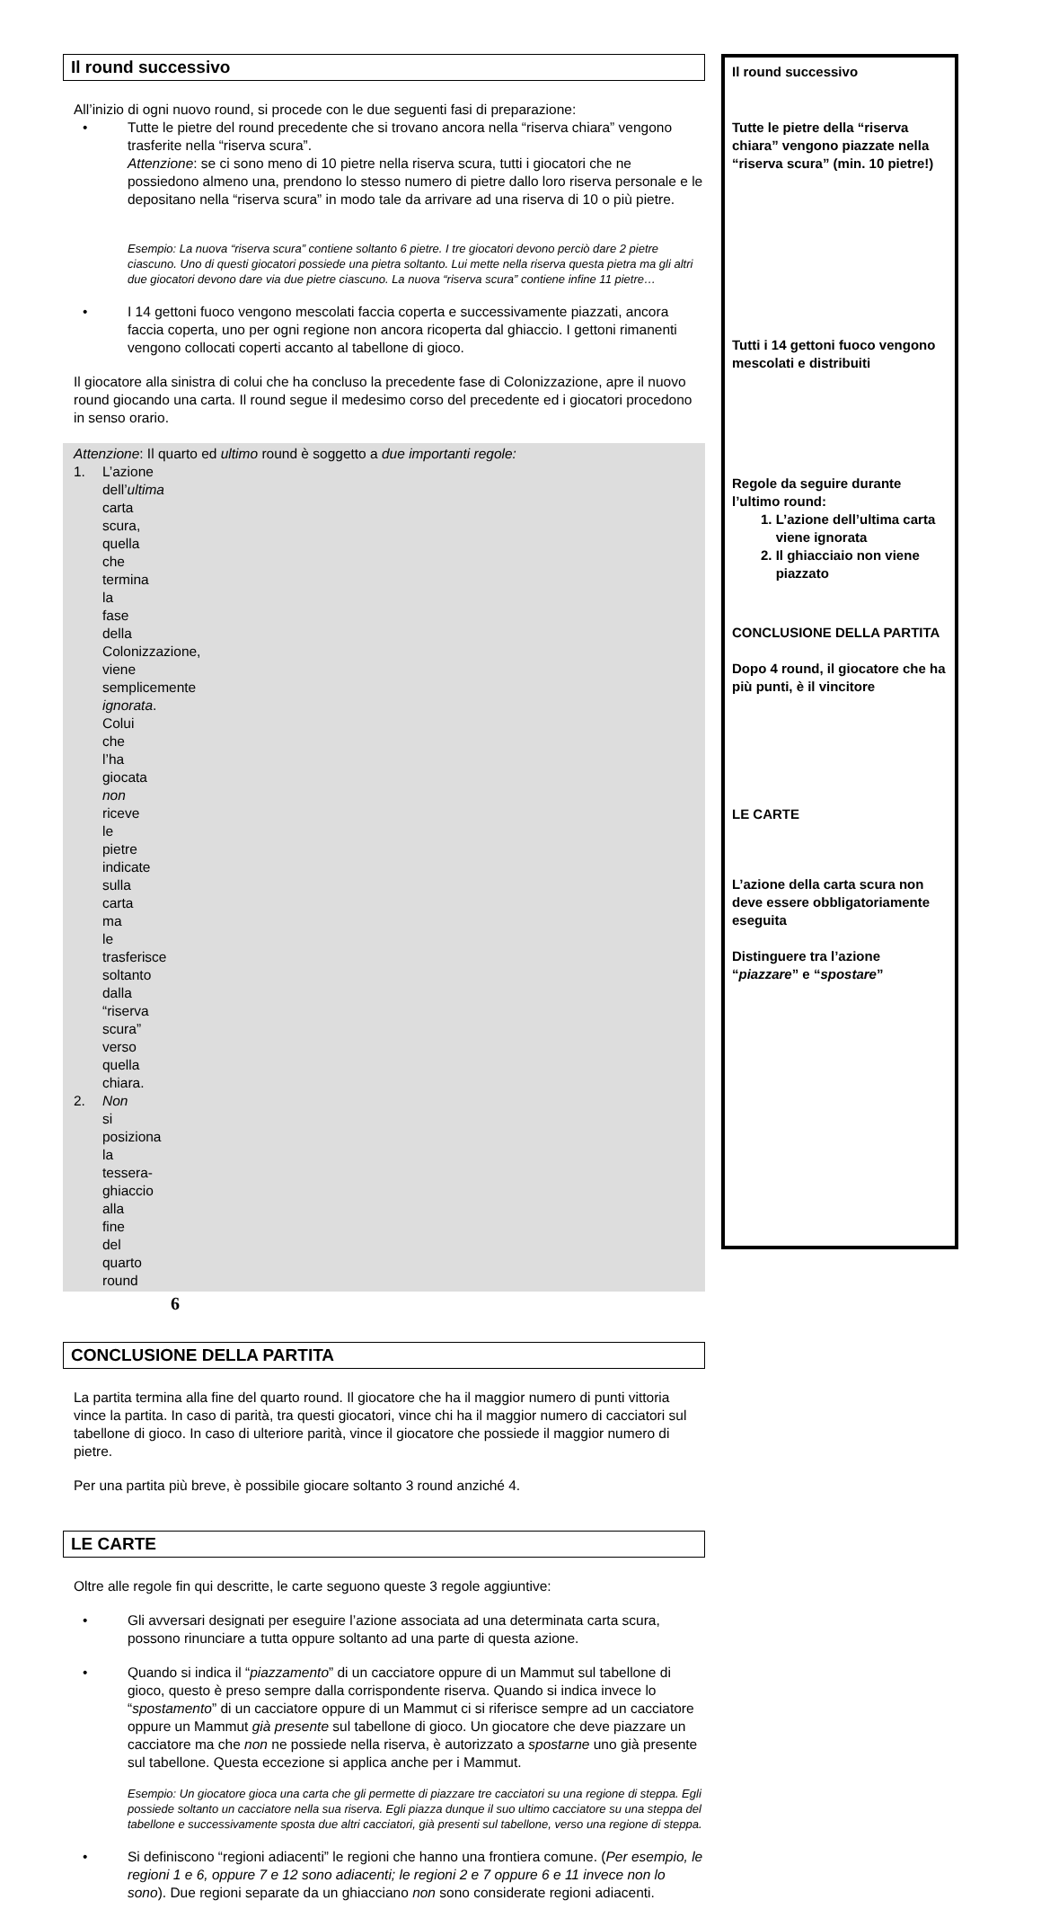Il round successivo
All’inizio di ogni nuovo round, si procede con le due seguenti fasi di preparazione:
• Tutte le pietre del round precedente che si trovano ancora nella “riserva chiara” vengono trasferite nella “riserva scura”.
Attenzione: se ci sono meno di 10 pietre nella riserva scura, tutti i giocatori che ne possiedono almeno una, prendono lo stesso numero di pietre dallo loro riserva personale e le depositano nella “riserva scura” in modo tale da arrivare ad una riserva di 10 o più pietre.
Esempio: La nuova “riserva scura” contiene soltanto 6 pietre. I tre giocatori devono perciò dare 2 pietre ciascuno. Uno di questi giocatori possiede una pietra soltanto. Lui mette nella riserva questa pietra ma gli altri due giocatori devono dare via due pietre ciascuno. La nuova “riserva scura” contiene infine 11 pietre…
• I 14 gettoni fuoco vengono mescolati faccia coperta e successivamente piazzati, ancora faccia coperta, uno per ogni regione non ancora ricoperta dal ghiaccio. I gettoni rimanenti vengono collocati coperti accanto al tabellone di gioco.
Il giocatore alla sinistra di colui che ha concluso la precedente fase di Colonizzazione, apre il nuovo round giocando una carta. Il round segue il medesimo corso del precedente ed i giocatori procedono in senso orario.
Attenzione: Il quarto ed ultimo round è soggetto a due importanti regole:
1. L’azione dell’ultima carta scura, quella che termina la fase della Colonizzazione, viene semplicemente ignorata. Colui che l’ha giocata non riceve le pietre indicate sulla carta ma le trasferisce soltanto dalla “riserva scura” verso quella chiara.
2. Non si posiziona la tessera-ghiaccio alla fine del quarto round
CONCLUSIONE DELLA PARTITA
La partita termina alla fine del quarto round. Il giocatore che ha il maggior numero di punti vittoria vince la partita. In caso di parità, tra questi giocatori, vince chi ha il maggior numero di cacciatori sul tabellone di gioco. In caso di ulteriore parità, vince il giocatore che possiede il maggior numero di pietre.
Per una partita più breve, è possibile giocare soltanto 3 round anziché 4.
LE CARTE
Oltre alle regole fin qui descritte, le carte seguono queste 3 regole aggiuntive:
• Gli avversari designati per eseguire l’azione associata ad una determinata carta scura, possono rinunciare a tutta oppure soltanto ad una parte di questa azione.
• Quando si indica il “piazzamento” di un cacciatore oppure di un Mammut sul tabellone di gioco, questo è preso sempre dalla corrispondente riserva. Quando si indica invece lo “spostamento” di un cacciatore oppure di un Mammut ci si riferisce sempre ad un cacciatore oppure un Mammut già presente sul tabellone di gioco. Un giocatore che deve piazzare un cacciatore ma che non ne possiede nella riserva, è autorizzato a spostarne uno già presente sul tabellone. Questa eccezione si applica anche per i Mammut.
Esempio: Un giocatore gioca una carta che gli permette di piazzare tre cacciatori su una regione di steppa. Egli possiede soltanto un cacciatore nella sua riserva. Egli piazza dunque il suo ultimo cacciatore su una steppa del tabellone e successivamente sposta due altri cacciatori, già presenti sul tabellone, verso una regione di steppa.
• Si definiscono “regioni adiacenti” le regioni che hanno una frontiera comune. (Per esempio, le regioni 1 e 6, oppure 7 e 12 sono adiacenti; le regioni 2 e 7 oppure 6 e 11 invece non lo sono). Due regioni separate da un ghiacciano non sono considerate regioni adiacenti.
Il round successivo
Tutte le pietre della “riserva chiara” vengono piazzate nella “riserva scura” (min. 10 pietre!)
Tutti i 14 gettoni fuoco vengono mescolati e distribuiti
Regole da seguire durante l’ultimo round:
1. L’azione dell’ultima carta
viene ignorata
2. Il ghiacciaio non viene
piazzato
CONCLUSIONE DELLA PARTITA
Dopo 4 round, il giocatore che ha più punti, è il vincitore
LE CARTE
L’azione della carta scura non deve essere obbligatoriamente eseguita
Distinguere tra l’azione “piazzare” e “spostare”
6